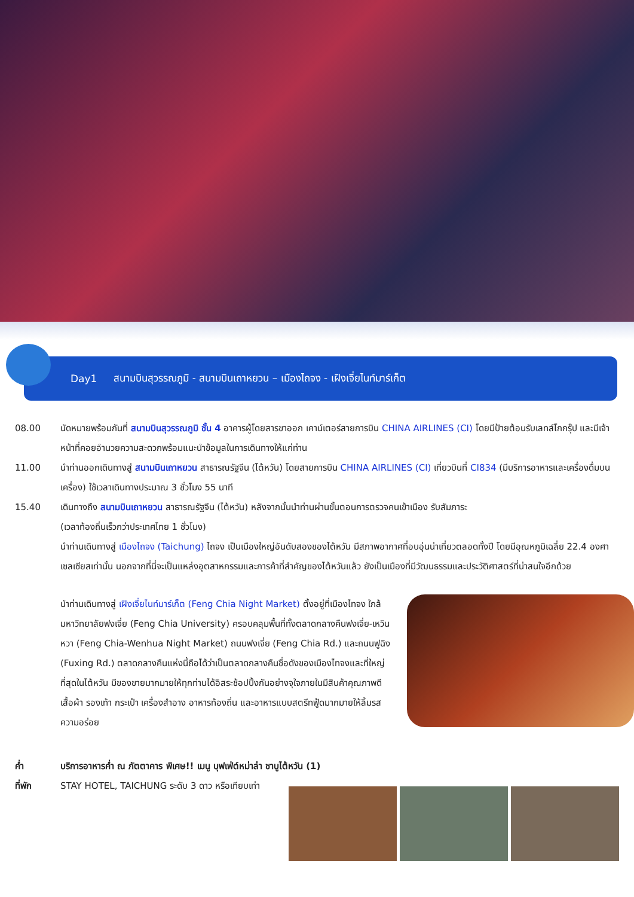Day1 สนามบินสุวรรณภูมิ - สนามบินเถาหยวน – เมืองไถจง - เฝิงเจี่ยไนท์มาร์เก็ต
08.00 นัดหมายพร้อมกันที่ สนามบินสุวรรณภูมิ ชั้น 4 อาคารผู้โดยสารขาออก เคาน์เตอร์สายการบิน CHINA AIRLINES (CI) โดยมีป้ายต้อนรับเลทส์โกกรุ๊ป และมีเจ้าหน้าที่คอยอำนวยความสะดวกพร้อมแนะนำข้อมูลในการเดินทางให้แก่ท่าน
11.00 นำท่านออกเดินทางสู่ สนามบินเถาหยวน สาธารณรัฐจีน (ไต้หวัน) โดยสายการบิน CHINA AIRLINES (CI) เที่ยวบินที่ CI834 (มีบริการอาหารและเครื่องดื่มบนเครื่อง) ใช้เวลาเดินทางประมาณ 3 ชั่วโมง 55 นาที
15.40 เดินทางถึง สนามบินเถาหยวน สาธารณรัฐจีน (ไต้หวัน) หลังจากนั้นนำท่านผ่านขั้นตอนการตรวจคนเข้าเมือง รับสัมภาระ
(เวลาท้องถิ่นเร็วกว่าประเทศไทย 1 ชั่วโมง)
นำท่านเดินทางสู่ เมืองไถจง (Taichung) ไถจง เป็นเมืองใหญ่อันดับสองของไต้หวัน มีสภาพอากาศที่อบอุ่นน่าเที่ยวตลอดทั้งปี โดยมีอุณหภูมิเฉลี่ย 22.4 องศาเซลเซียสเท่านั้น นอกจากที่นี่จะเป็นแหล่งอุตสาหกรรมและการค้าที่สำคัญของไต้หวันแล้ว ยังเป็นเมืองที่มีวัฒนธรรมและประวัติศาสตร์ที่น่าสนใจอีกด้วย
นำท่านเดินทางสู่ เฝิงเจี่ยไนท์มาร์เก็ต (Feng Chia Night Market) ตั้งอยู่ที่เมืองไทจง ใกล้มหาวิทยาลัยฟงเจี่ย (Feng Chia University) ครอบคลุมพื้นที่ทั้งตลาดกลางคืนฟงเจี่ย-เหวินหวา (Feng Chia-Wenhua Night Market) ถนนฟงเจี่ย (Feng Chia Rd.) และถนนฟูฉิง (Fuxing Rd.) ตลาดกลางคืนแห่งนี้ถือได้ว่าเป็นตลาดกลางคืนชื่อดังของเมืองไทจงและที่ใหญ่ที่สุดในไต้หวัน มีของขายมากมายให้ทุกท่านได้อิสระช้อปปิ้งกันอย่างจุใจภายในมีสินค้าคุณภาพดีเสื้อผ้า รองเท้า กระเป๋า เครื่องสำอาง อาหารท้องถิ่น และอาหารแบบสตรีทฟู้ดมากมายให้ลิ้มรสความอร่อย
ค่ำ บริการอาหารค่ำ ณ ภัตตาคาร พิเศษ!! เมนู บุฟเฟ่ต์หม่าล่า ชาบูไต้หวัน (1)
ที่พัก STAY HOTEL, TAICHUNG ระดับ 3 ดาว หรือเทียบเท่า